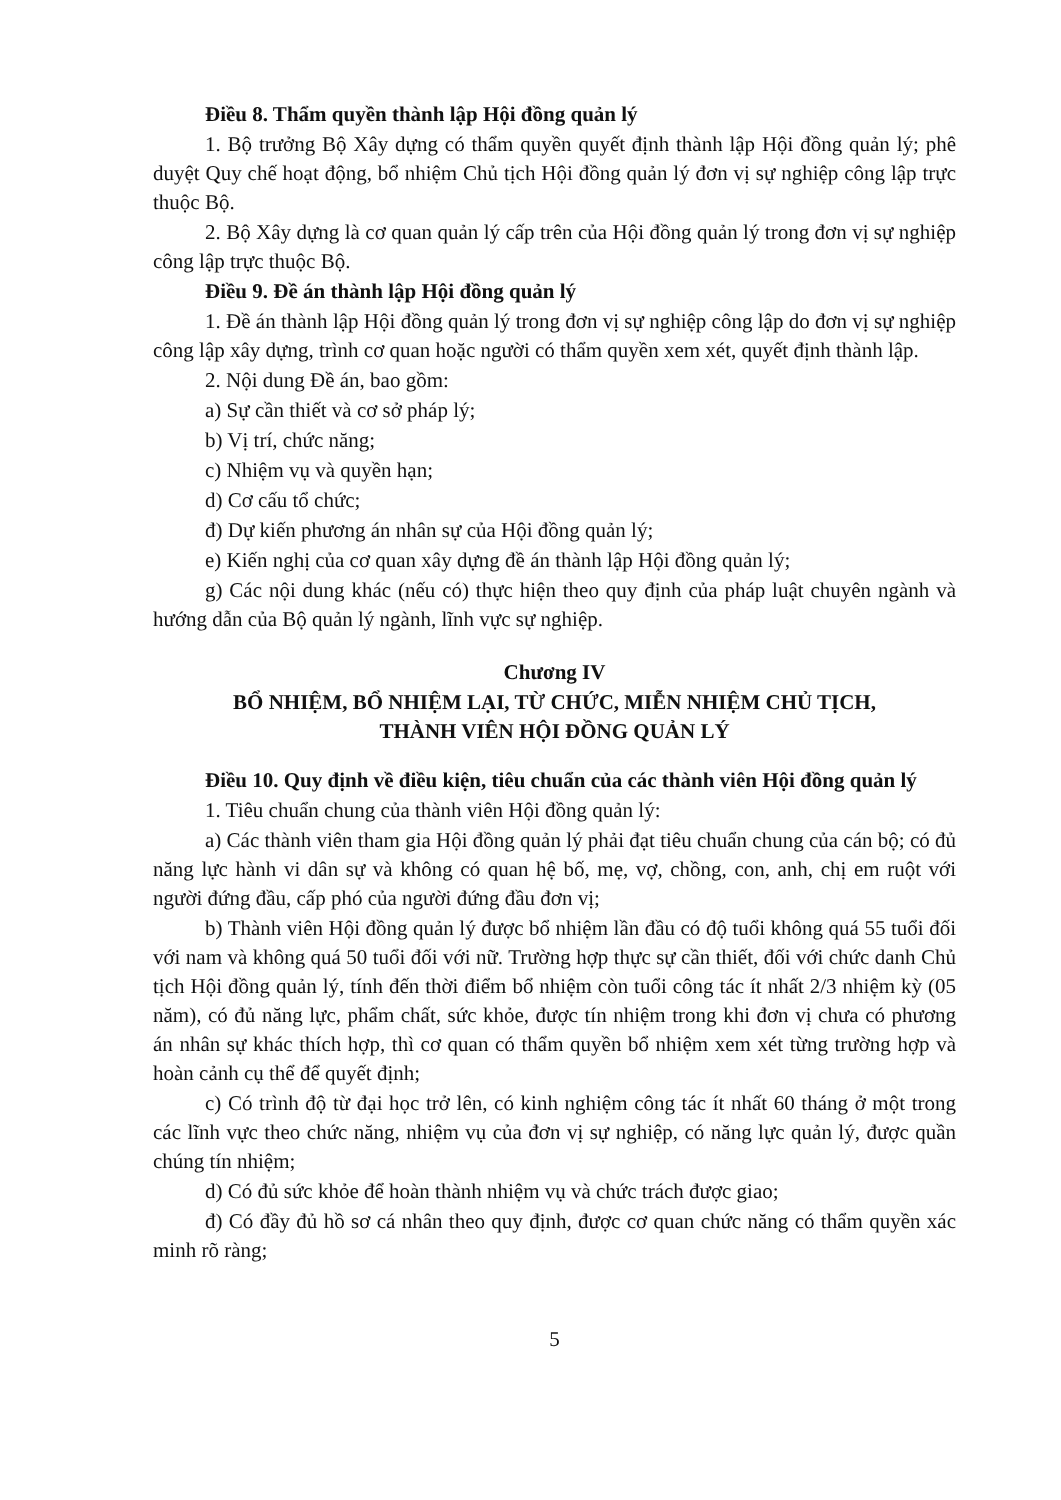Điều 8. Thẩm quyền thành lập Hội đồng quản lý
1. Bộ trưởng Bộ Xây dựng có thẩm quyền quyết định thành lập Hội đồng quản lý; phê duyệt Quy chế hoạt động, bổ nhiệm Chủ tịch Hội đồng quản lý đơn vị sự nghiệp công lập trực thuộc Bộ.
2. Bộ Xây dựng là cơ quan quản lý cấp trên của Hội đồng quản lý trong đơn vị sự nghiệp công lập trực thuộc Bộ.
Điều 9. Đề án thành lập Hội đồng quản lý
1. Đề án thành lập Hội đồng quản lý trong đơn vị sự nghiệp công lập do đơn vị sự nghiệp công lập xây dựng, trình cơ quan hoặc người có thẩm quyền xem xét, quyết định thành lập.
2. Nội dung Đề án, bao gồm:
a) Sự cần thiết và cơ sở pháp lý;
b) Vị trí, chức năng;
c) Nhiệm vụ và quyền hạn;
d) Cơ cấu tổ chức;
đ) Dự kiến phương án nhân sự của Hội đồng quản lý;
e) Kiến nghị của cơ quan xây dựng đề án thành lập Hội đồng quản lý;
g) Các nội dung khác (nếu có) thực hiện theo quy định của pháp luật chuyên ngành và hướng dẫn của Bộ quản lý ngành, lĩnh vực sự nghiệp.
Chương IV
BỔ NHIỆM, BỔ NHIỆM LẠI, TỪ CHỨC, MIỄN NHIỆM CHỦ TỊCH,
THÀNH VIÊN HỘI ĐỒNG QUẢN LÝ
Điều 10. Quy định về điều kiện, tiêu chuẩn của các thành viên Hội đồng quản lý
1. Tiêu chuẩn chung của thành viên Hội đồng quản lý:
a) Các thành viên tham gia Hội đồng quản lý phải đạt tiêu chuẩn chung của cán bộ; có đủ năng lực hành vi dân sự và không có quan hệ bố, mẹ, vợ, chồng, con, anh, chị em ruột với người đứng đầu, cấp phó của người đứng đầu đơn vị;
b) Thành viên Hội đồng quản lý được bổ nhiệm lần đầu có độ tuổi không quá 55 tuổi đối với nam và không quá 50 tuổi đối với nữ. Trường hợp thực sự cần thiết, đối với chức danh Chủ tịch Hội đồng quản lý, tính đến thời điểm bổ nhiệm còn tuổi công tác ít nhất 2/3 nhiệm kỳ (05 năm), có đủ năng lực, phẩm chất, sức khỏe, được tín nhiệm trong khi đơn vị chưa có phương án nhân sự khác thích hợp, thì cơ quan có thẩm quyền bổ nhiệm xem xét từng trường hợp và hoàn cảnh cụ thể để quyết định;
c) Có trình độ từ đại học trở lên, có kinh nghiệm công tác ít nhất 60 tháng ở một trong các lĩnh vực theo chức năng, nhiệm vụ của đơn vị sự nghiệp, có năng lực quản lý, được quần chúng tín nhiệm;
d) Có đủ sức khỏe để hoàn thành nhiệm vụ và chức trách được giao;
đ) Có đầy đủ hồ sơ cá nhân theo quy định, được cơ quan chức năng có thẩm quyền xác minh rõ ràng;
5